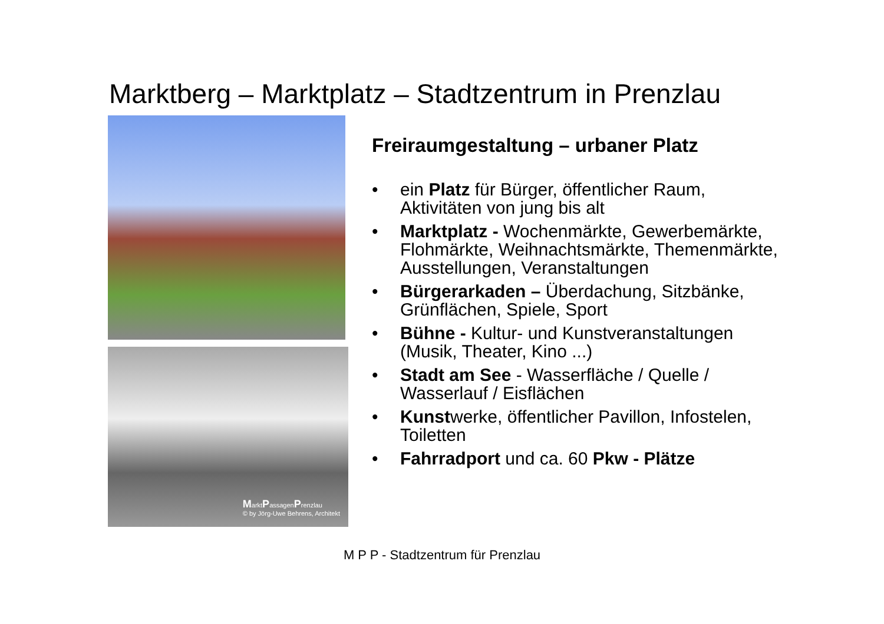Marktberg – Marktplatz – Stadtzentrum in Prenzlau
MarktPassagenPrenzlau
© by Jörg-Uwe Behrens, Architekt
Freiraumgestaltung – urbaner Platz
• ein Platz für Bürger, öffentlicher Raum, Aktivitäten von jung bis alt
• Marktplatz - Wochenmärkte, Gewerbemärkte, Flohmärkte, Weihnachtsmärkte, Themenmärkte, Ausstellungen, Veranstaltungen
• Bürgerarkaden – Überdachung, Sitzbänke, Grünflächen, Spiele, Sport
• Bühne - Kultur- und Kunstveranstaltungen (Musik, Theater, Kino ...)
• Stadt am See - Wasserfläche / Quelle / Wasserlauf / Eisflächen
• Kunstwerke, öffentlicher Pavillon, Infostelen, Toiletten
• Fahrradport und ca. 60 Pkw - Plätze
M P P - Stadtzentrum für Prenzlau